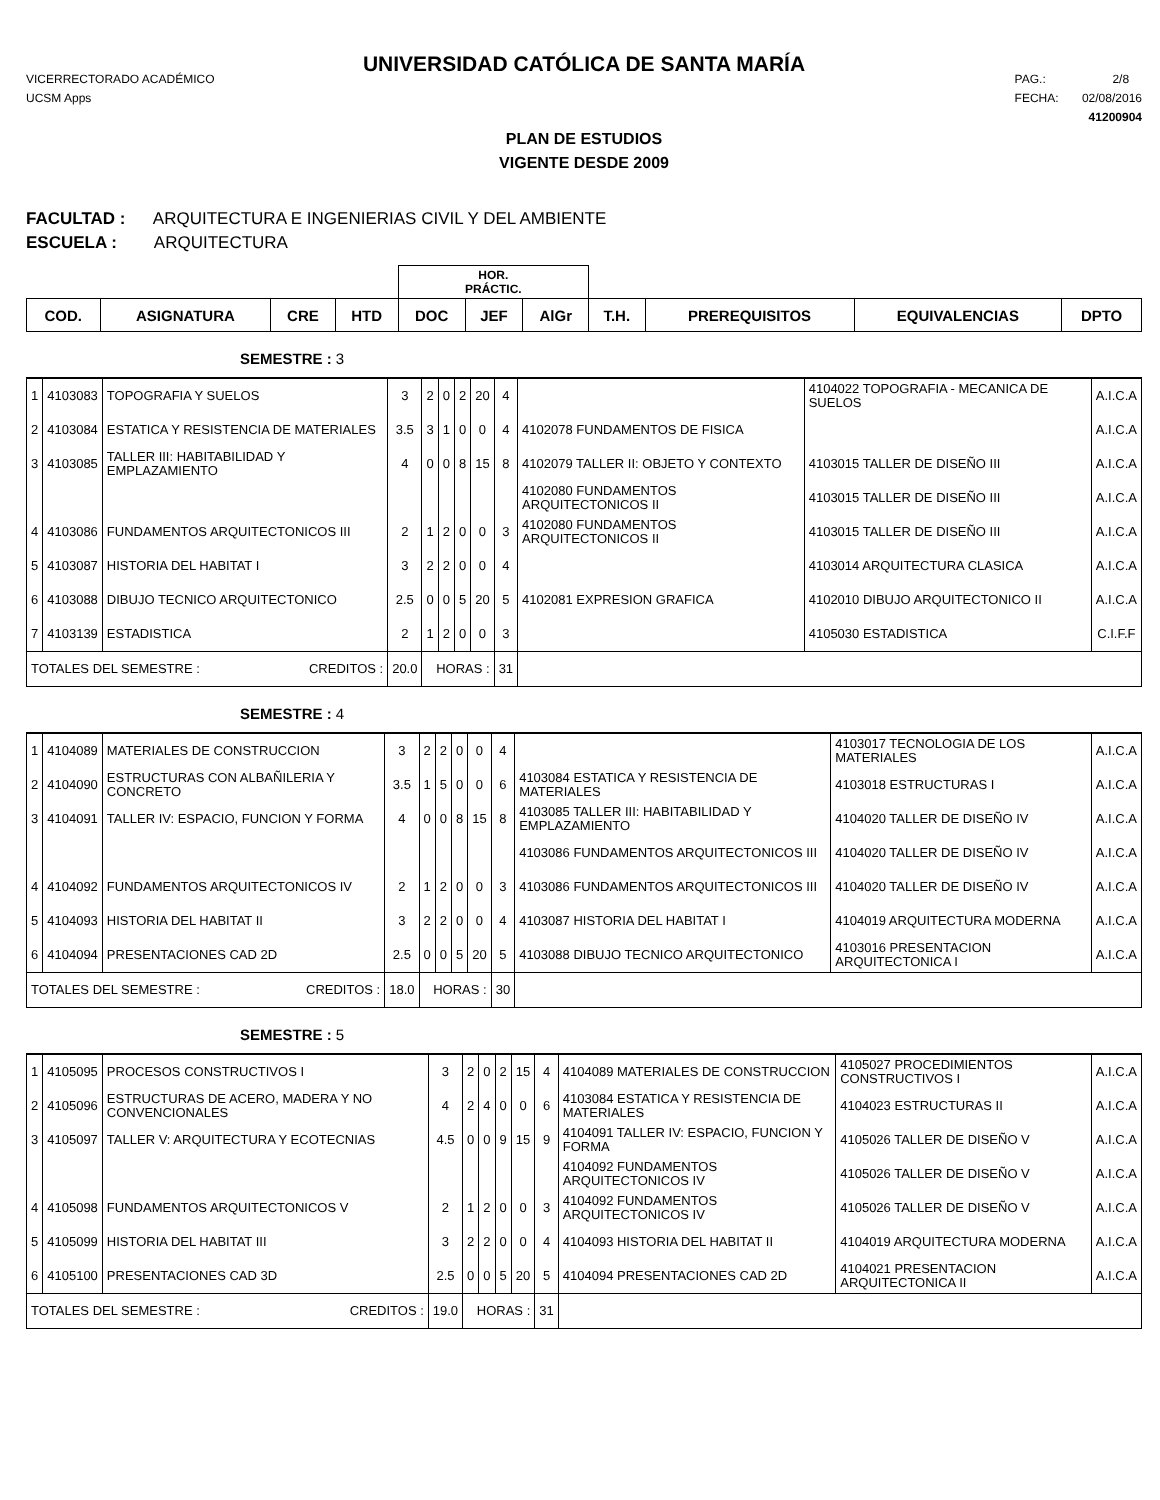UNIVERSIDAD CATÓLICA DE SANTA MARÍA
VICERRECTORADO ACADÉMICO
UCSM Apps
PAG.: 2/8
FECHA: 02/08/2016
41200904
PLAN DE ESTUDIOS
VIGENTE DESDE 2009
FACULTAD : ARQUITECTURA E INGENIERIAS CIVIL Y DEL AMBIENTE
ESCUELA : ARQUITECTURA
| | | | | HOR. PRÁCTIC. | | | | | | |
| --- | --- | --- | --- | --- | --- | --- | --- | --- | --- | --- |
| COD. | ASIGNATURA | CRE | HTD | DOC | JEF | AlGr | T.H. | PREREQUISITOS | EQUIVALENCIAS | DPTO |
SEMESTRE : 3
| 1 | 4103083 | TOPOGRAFIA Y SUELOS | 3 | 2 | 0 | 2 | 20 | 4 | | 4104022 TOPOGRAFIA - MECANICA DE SUELOS | A.I.C.A |
| 2 | 4103084 | ESTATICA Y RESISTENCIA DE MATERIALES | 3.5 | 3 | 1 | 0 | 0 | 4 | 4102078 FUNDAMENTOS DE FISICA | | A.I.C.A |
| 3 | 4103085 | TALLER III: HABITABILIDAD Y EMPLAZAMIENTO | 4 | 0 | 0 | 8 | 15 | 8 | 4102079 TALLER II: OBJETO Y CONTEXTO | 4103015 TALLER DE DISEÑO III | A.I.C.A |
| | | | | | | | | | 4102080 FUNDAMENTOS ARQUITECTONICOS II | 4103015 TALLER DE DISEÑO III | A.I.C.A |
| 4 | 4103086 | FUNDAMENTOS ARQUITECTONICOS III | 2 | 1 | 2 | 0 | 0 | 3 | 4102080 FUNDAMENTOS ARQUITECTONICOS II | 4103015 TALLER DE DISEÑO III | A.I.C.A |
| 5 | 4103087 | HISTORIA DEL HABITAT I | 3 | 2 | 2 | 0 | 0 | 4 | | 4103014 ARQUITECTURA CLASICA | A.I.C.A |
| 6 | 4103088 | DIBUJO TECNICO ARQUITECTONICO | 2.5 | 0 | 0 | 5 | 20 | 5 | 4102081 EXPRESION GRAFICA | 4102010 DIBUJO ARQUITECTONICO II | A.I.C.A |
| 7 | 4103139 | ESTADISTICA | 2 | 1 | 2 | 0 | 0 | 3 | | 4105030 ESTADISTICA | C.I.F.F |
| TOTALES DEL SEMESTRE : CREDITOS : | | | 20.0 | HORAS : | | | | 31 | | | |
SEMESTRE : 4
| 1 | 4104089 | MATERIALES DE CONSTRUCCION | 3 | 2 | 2 | 0 | 0 | 4 | | 4103017 TECNOLOGIA DE LOS MATERIALES | A.I.C.A |
| 2 | 4104090 | ESTRUCTURAS CON ALBAÑILERIA Y CONCRETO | 3.5 | 1 | 5 | 0 | 0 | 6 | 4103084 ESTATICA Y RESISTENCIA DE MATERIALES | 4103018 ESTRUCTURAS I | A.I.C.A |
| 3 | 4104091 | TALLER IV: ESPACIO, FUNCION Y FORMA | 4 | 0 | 0 | 8 | 15 | 8 | 4103085 TALLER III: HABITABILIDAD Y EMPLAZAMIENTO | 4104020 TALLER DE DISEÑO IV | A.I.C.A |
| | | | | | | | | | 4103086 FUNDAMENTOS ARQUITECTONICOS III | 4104020 TALLER DE DISEÑO IV | A.I.C.A |
| 4 | 4104092 | FUNDAMENTOS ARQUITECTONICOS IV | 2 | 1 | 2 | 0 | 0 | 3 | 4103086 FUNDAMENTOS ARQUITECTONICOS III | 4104020 TALLER DE DISEÑO IV | A.I.C.A |
| 5 | 4104093 | HISTORIA DEL HABITAT II | 3 | 2 | 2 | 0 | 0 | 4 | 4103087 HISTORIA DEL HABITAT I | 4104019 ARQUITECTURA MODERNA | A.I.C.A |
| 6 | 4104094 | PRESENTACIONES CAD 2D | 2.5 | 0 | 0 | 5 | 20 | 5 | 4103088 DIBUJO TECNICO ARQUITECTONICO | 4103016 PRESENTACION ARQUITECTONICA I | A.I.C.A |
| TOTALES DEL SEMESTRE : CREDITOS : | | | 18.0 | HORAS : | | | | 30 | | | |
SEMESTRE : 5
| 1 | 4105095 | PROCESOS CONSTRUCTIVOS I | 3 | 2 | 0 | 2 | 15 | 4 | 4104089 MATERIALES DE CONSTRUCCION | 4105027 PROCEDIMIENTOS CONSTRUCTIVOS I | A.I.C.A |
| 2 | 4105096 | ESTRUCTURAS DE ACERO, MADERA Y NO CONVENCIONALES | 4 | 2 | 4 | 0 | 0 | 6 | 4103084 ESTATICA Y RESISTENCIA DE MATERIALES | 4104023 ESTRUCTURAS II | A.I.C.A |
| 3 | 4105097 | TALLER V: ARQUITECTURA Y ECOTECNIAS | 4.5 | 0 | 0 | 9 | 15 | 9 | 4104091 TALLER IV: ESPACIO, FUNCION Y FORMA | 4105026 TALLER DE DISEÑO V | A.I.C.A |
| | | | | | | | | | 4104092 FUNDAMENTOS ARQUITECTONICOS IV | 4105026 TALLER DE DISEÑO V | A.I.C.A |
| 4 | 4105098 | FUNDAMENTOS ARQUITECTONICOS V | 2 | 1 | 2 | 0 | 0 | 3 | 4104092 FUNDAMENTOS ARQUITECTONICOS IV | 4105026 TALLER DE DISEÑO V | A.I.C.A |
| 5 | 4105099 | HISTORIA DEL HABITAT III | 3 | 2 | 2 | 0 | 0 | 4 | 4104093 HISTORIA DEL HABITAT II | 4104019 ARQUITECTURA MODERNA | A.I.C.A |
| 6 | 4105100 | PRESENTACIONES CAD 3D | 2.5 | 0 | 0 | 5 | 20 | 5 | 4104094 PRESENTACIONES CAD 2D | 4104021 PRESENTACION ARQUITECTONICA II | A.I.C.A |
| TOTALES DEL SEMESTRE : CREDITOS : | | | 19.0 | HORAS : | | | | 31 | | | |